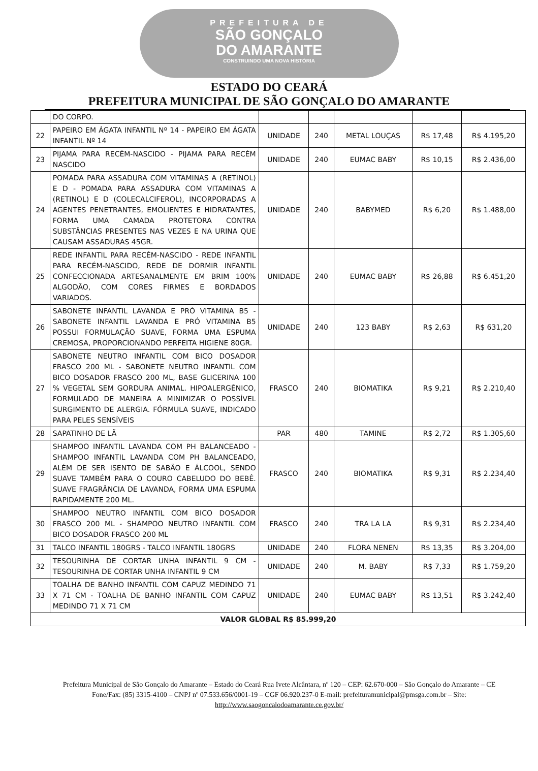PREFEITURA DE
SÃO GONÇALO
DO AMARANTE
CONSTRUINDO UMA NOVA HISTÓRIA
ESTADO DO CEARÁ
PREFEITURA MUNICIPAL DE SÃO GONÇALO DO AMARANTE
| | DO CORPO. | | | | | |
| 22 | PAPEIRO EM ÁGATA INFANTIL Nº 14 - PAPEIRO EM ÁGATA INFANTIL Nº 14 | UNIDADE | 240 | METAL LOUÇAS | R$ 17,48 | R$ 4.195,20 |
| 23 | PIJAMA PARA RECÉM-NASCIDO - PIJAMA PARA RECÉM NASCIDO | UNIDADE | 240 | EUMAC BABY | R$ 10,15 | R$ 2.436,00 |
| 24 | POMADA PARA ASSADURA COM VITAMINAS A (RETINOL) E D - POMADA PARA ASSADURA COM VITAMINAS A (RETINOL) E D (COLECALCIFEROL), INCORPORADAS A AGENTES PENETRANTES, EMOLIENTES E HIDRATANTES, FORMA UMA CAMADA PROTETORA CONTRA SUBSTÂNCIAS PRESENTES NAS VEZES E NA URINA QUE CAUSAM ASSADURAS 45GR. | UNIDADE | 240 | BABYMED | R$ 6,20 | R$ 1.488,00 |
| 25 | REDE INFANTIL PARA RECÉM-NASCIDO - REDE INFANTIL PARA RECÉM-NASCIDO, REDE DE DORMIR INFANTIL CONFECCIONADA ARTESANALMENTE EM BRIM 100% ALGODÃO, COM CORES FIRMES E BORDADOS VARIADOS. | UNIDADE | 240 | EUMAC BABY | R$ 26,88 | R$ 6.451,20 |
| 26 | SABONETE INFANTIL LAVANDA E PRÓ VITAMINA B5 - SABONETE INFANTIL LAVANDA E PRÓ VITAMINA B5 POSSUI FORMULAÇÃO SUAVE, FORMA UMA ESPUMA CREMOSA, PROPORCIONANDO PERFEITA HIGIENE 80GR. | UNIDADE | 240 | 123 BABY | R$ 2,63 | R$ 631,20 |
| 27 | SABONETE NEUTRO INFANTIL COM BICO DOSADOR FRASCO 200 ML - SABONETE NEUTRO INFANTIL COM BICO DOSADOR FRASCO 200 ML, BASE GLICERINA 100 % VEGETAL SEM GORDURA ANIMAL. HIPOALERGÊNICO, FORMULADO DE MANEIRA A MINIMIZAR O POSSÍVEL SURGIMENTO DE ALERGIA. FÓRMULA SUAVE, INDICADO PARA PELES SENSÍVEIS | FRASCO | 240 | BIOMATIKA | R$ 9,21 | R$ 2.210,40 |
| 28 | SAPATINHO DE LÃ | PAR | 480 | TAMINE | R$ 2,72 | R$ 1.305,60 |
| 29 | SHAMPOO INFANTIL LAVANDA COM PH BALANCEADO - SHAMPOO INFANTIL LAVANDA COM PH BALANCEADO, ALÉM DE SER ISENTO DE SABÃO E ÁLCOOL, SENDO SUAVE TAMBÉM PARA O COURO CABELUDO DO BEBÊ. SUAVE FRAGRÂNCIA DE LAVANDA, FORMA UMA ESPUMA RAPIDAMENTE 200 ML. | FRASCO | 240 | BIOMATIKA | R$ 9,31 | R$ 2.234,40 |
| 30 | SHAMPOO NEUTRO INFANTIL COM BICO DOSADOR FRASCO 200 ML - SHAMPOO NEUTRO INFANTIL COM BICO DOSADOR FRASCO 200 ML | FRASCO | 240 | TRA LA LA | R$ 9,31 | R$ 2.234,40 |
| 31 | TALCO INFANTIL 180GRS - TALCO INFANTIL 180GRS | UNIDADE | 240 | FLORA NENEN | R$ 13,35 | R$ 3.204,00 |
| 32 | TESOURINHA DE CORTAR UNHA INFANTIL 9 CM - TESOURINHA DE CORTAR UNHA INFANTIL 9 CM | UNIDADE | 240 | M. BABY | R$ 7,33 | R$ 1.759,20 |
| 33 | TOALHA DE BANHO INFANTIL COM CAPUZ MEDINDO 71 X 71 CM - TOALHA DE BANHO INFANTIL COM CAPUZ MEDINDO 71 X 71 CM | UNIDADE | 240 | EUMAC BABY | R$ 13,51 | R$ 3.242,40 |
| VALOR GLOBAL R$ 85.999,20 | | | | | | |
Prefeitura Municipal de São Gonçalo do Amarante – Estado do Ceará Rua Ivete Alcântara, nº 120 – CEP: 62.670-000 – São Gonçalo do Amarante – CE Fone/Fax: (85) 3315-4100 – CNPJ nº 07.533.656/0001-19 – CGF 06.920.237-0 E-mail: prefeituramunicipal@pmsga.com.br – Site: http://www.saogoncalodoamarante.ce.gov.br/